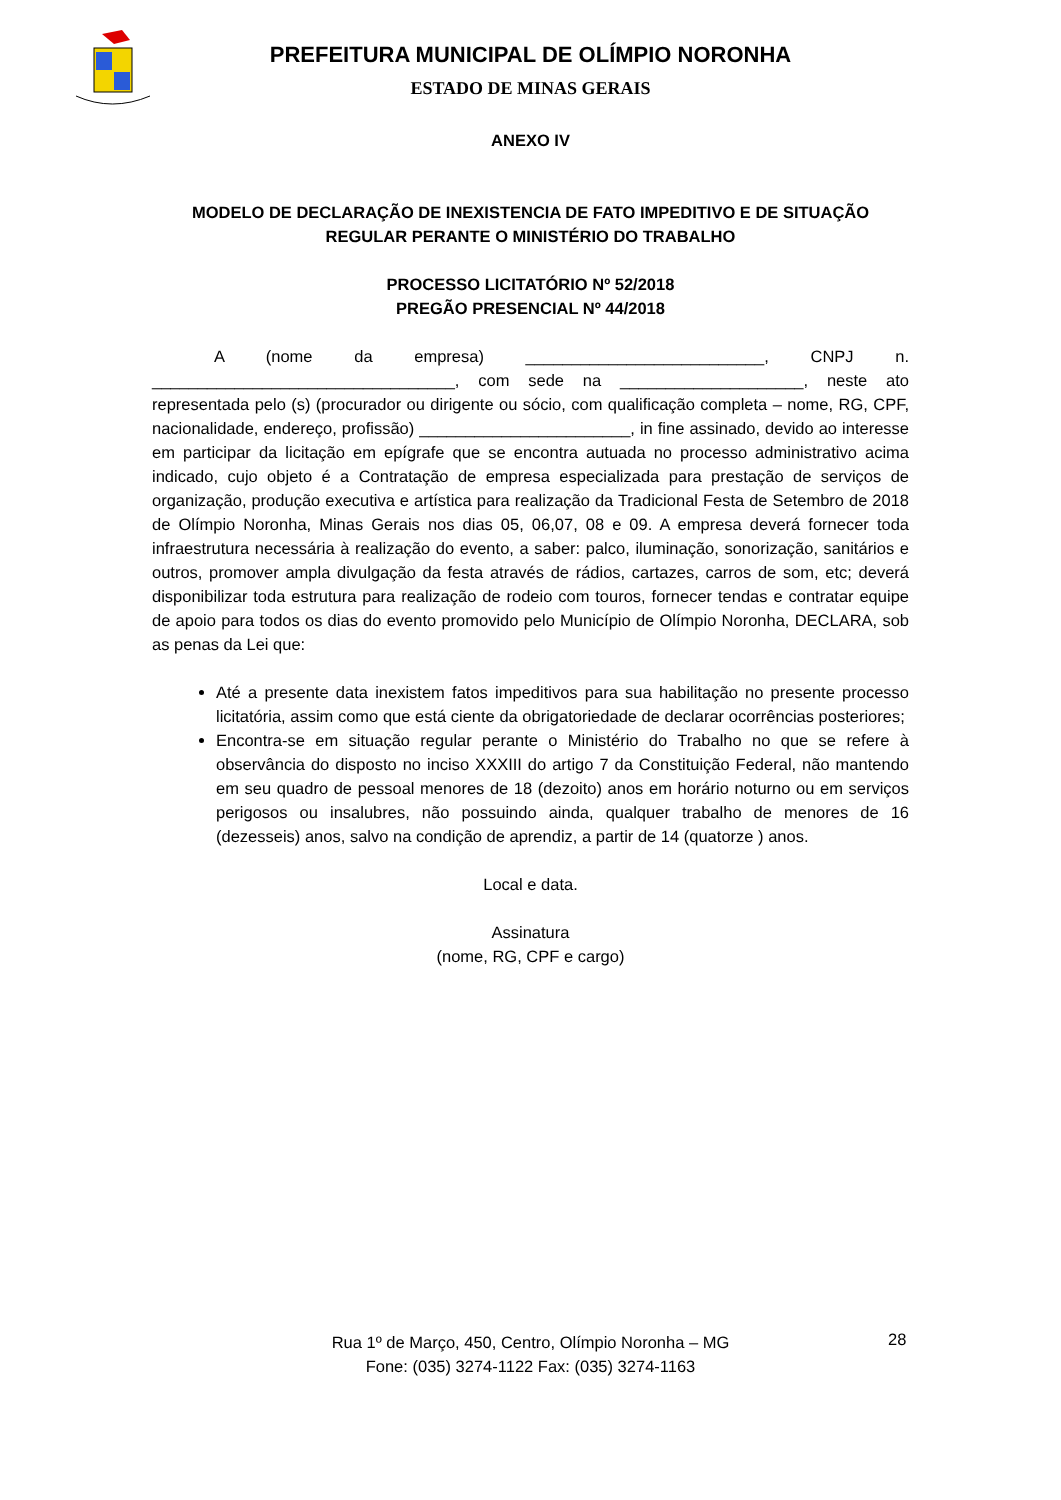PREFEITURA MUNICIPAL DE OLÍMPIO NORONHA
ESTADO DE MINAS GERAIS
ANEXO IV
MODELO DE DECLARAÇÃO DE INEXISTENCIA DE FATO IMPEDITIVO E DE SITUAÇÃO REGULAR PERANTE O MINISTÉRIO DO TRABALHO
PROCESSO LICITATÓRIO Nº 52/2018
PREGÃO PRESENCIAL Nº 44/2018
A (nome da empresa) __________________________, CNPJ n. _________________________________, com sede na ____________________, neste ato representada pelo (s) (procurador ou dirigente ou sócio, com qualificação completa – nome, RG, CPF, nacionalidade, endereço, profissão) _______________________, in fine assinado, devido ao interesse em participar da licitação em epígrafe que se encontra autuada no processo administrativo acima indicado, cujo objeto é a Contratação de empresa especializada para prestação de serviços de organização, produção executiva e artística para realização da Tradicional Festa de Setembro de 2018 de Olímpio Noronha, Minas Gerais nos dias 05, 06,07, 08 e 09. A empresa deverá fornecer toda infraestrutura necessária à realização do evento, a saber: palco, iluminação, sonorização, sanitários e outros, promover ampla divulgação da festa através de rádios, cartazes, carros de som, etc; deverá disponibilizar toda estrutura para realização de rodeio com touros, fornecer tendas e contratar equipe de apoio para todos os dias do evento promovido pelo Município de Olímpio Noronha, DECLARA, sob as penas da Lei que:
Até a presente data inexistem fatos impeditivos para sua habilitação no presente processo licitatória, assim como que está ciente da obrigatoriedade de declarar ocorrências posteriores;
Encontra-se em situação regular perante o Ministério do Trabalho no que se refere à observância do disposto no inciso XXXIII do artigo 7 da Constituição Federal, não mantendo em seu quadro de pessoal menores de 18 (dezoito) anos em horário noturno ou em serviços perigosos ou insalubres, não possuindo ainda, qualquer trabalho de menores de 16 (dezesseis) anos, salvo na condição de aprendiz, a partir de 14 (quatorze ) anos.
Local e data.
Assinatura
(nome, RG, CPF e cargo)
Rua 1º de Março, 450, Centro, Olímpio Noronha – MG
Fone: (035) 3274-1122 Fax: (035) 3274-1163
28